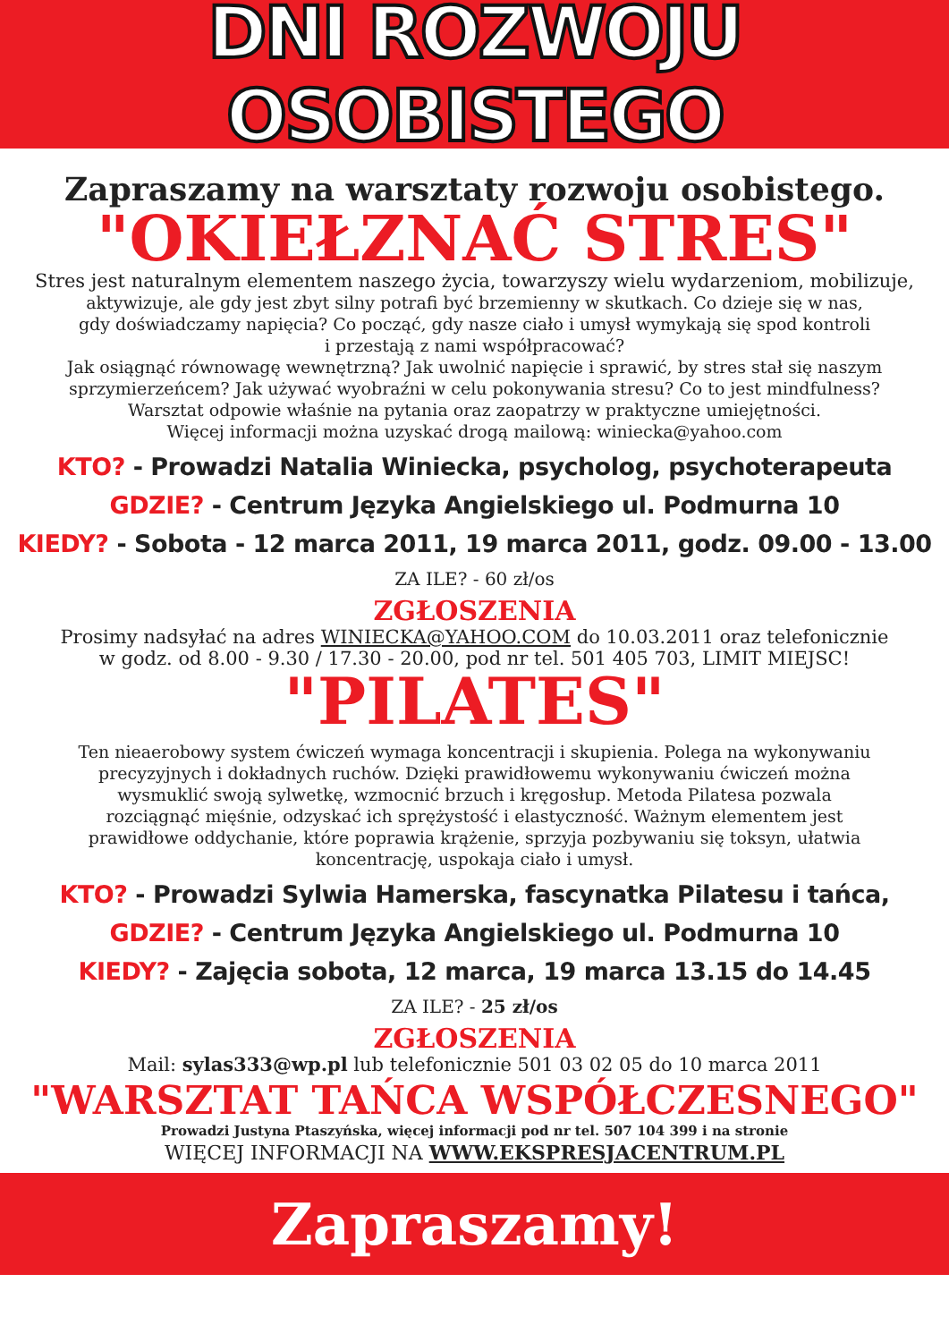DNI ROZWOJU OSOBISTEGO
Zapraszamy na warsztaty rozwoju osobistego.
"OKIEŁZNAĆ STRES"
Stres jest naturalnym elementem naszego życia, towarzyszy wielu wydarzeniom, mobilizuje,
aktywizuje, ale gdy jest zbyt silny potrafi być brzemienny w skutkach. Co dzieje się w nas,
gdy doświadczamy napięcia? Co począć, gdy nasze ciało i umysł wymykają się spod kontroli
i przestają z nami współpracować?
Jak osiągnąć równowagę wewnętrzną? Jak uwolnić napięcie i sprawić, by stres stał się naszym
sprzymierzeńcem? Jak używać wyobraźni w celu pokonywania stresu? Co to jest mindfulness?
Warsztat odpowie właśnie na pytania oraz zaopatrzy w praktyczne umiejętności.
Więcej informacji można uzyskać drogą mailową: winiecka@yahoo.com
KTO? - Prowadzi Natalia Winiecka, psycholog, psychoterapeuta
GDZIE? - Centrum Języka Angielskiego ul. Podmurna 10
KIEDY? - Sobota - 12 marca 2011, 19 marca 2011, godz. 09.00 - 13.00
ZA ILE? - 60 zł/os
ZGŁOSZENIA
Prosimy nadsyłać na adres WINIECKA@YAHOO.COM do 10.03.2011 oraz telefonicznie
w godz. od 8.00 - 9.30 / 17.30 - 20.00, pod nr tel. 501 405 703, LIMIT MIEJSC!
"PILATES"
Ten nieaerobowy system ćwiczeń wymaga koncentracji i skupienia. Polega na wykonywaniu
precyzyjnych i dokładnych ruchów. Dzięki prawidłowemu wykonywaniu ćwiczeń można
wysmuklić swoją sylwetkę, wzmocnić brzuch i kręgosłup. Metoda Pilatesa pozwala
rozciągnąć mięśnie, odzyskać ich sprężystość i elastyczność. Ważnym elementem jest
prawidłowe oddychanie, które poprawia krążenie, sprzyja pozbywaniu się toksyn, ułatwia
koncentrację, uspokaja ciało i umysł.
KTO? - Prowadzi Sylwia Hamerska, fascynatka Pilatesu i tańca,
GDZIE? - Centrum Języka Angielskiego ul. Podmurna 10
KIEDY? - Zajęcia sobota, 12 marca, 19 marca 13.15 do 14.45
ZA ILE? - 25 zł/os
ZGŁOSZENIA
Mail: sylas333@wp.pl lub telefonicznie 501 03 02 05 do 10 marca 2011
"WARSZTAT TAŃCA WSPÓŁCZESNEGO"
Prowadzi Justyna Ptaszyńska, więcej informacji pod nr tel. 507 104 399 i na stronie
WIĘCEJ INFORMACJI NA WWW.EKSPRESJACENTRUM.PL
Zapraszamy!